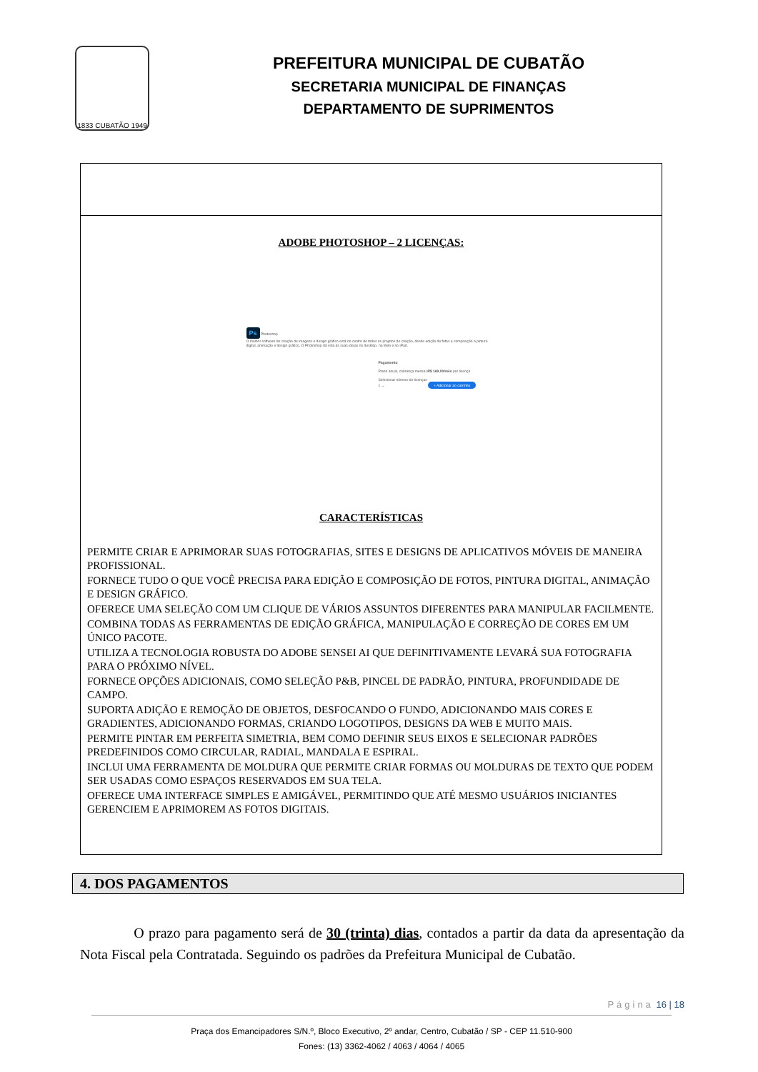1833 CUBATÃO 1949
PREFEITURA MUNICIPAL DE CUBATÃO
SECRETARIA MUNICIPAL DE FINANÇAS
DEPARTAMENTO DE SUPRIMENTOS
| ADOBE PHOTOSHOP – 2 LICENÇAS: Ps Photoshop O melhor software de criação de imagens e design gráfico está no centro de todos os projetos de criação, desde edição de fotos e composição a pintura digital, animação e design gráfico. O Photoshop dá vida às suas ideias no desktop, na Web e no iPad. Pagamento Plano anual, cobrança mensal R$ 169,00/mês por licença Selecionar número de licenças 1 ⌄ + Adicionar ao carrinho CARACTERÍSTICAS PERMITE CRIAR E APRIMORAR SUAS FOTOGRAFIAS, SITES E DESIGNS DE APLICATIVOS MÓVEIS DE MANEIRA PROFISSIONAL. FORNECE TUDO O QUE VOCÊ PRECISA PARA EDIÇÃO E COMPOSIÇÃO DE FOTOS, PINTURA DIGITAL, ANIMAÇÃO E DESIGN GRÁFICO. OFERECE UMA SELEÇÃO COM UM CLIQUE DE VÁRIOS ASSUNTOS DIFERENTES PARA MANIPULAR FACILMENTE. COMBINA TODAS AS FERRAMENTAS DE EDIÇÃO GRÁFICA, MANIPULAÇÃO E CORREÇÃO DE CORES EM UM ÚNICO PACOTE. UTILIZA A TECNOLOGIA ROBUSTA DO ADOBE SENSEI AI QUE DEFINITIVAMENTE LEVARÁ SUA FOTOGRAFIA PARA O PRÓXIMO NÍVEL. FORNECE OPÇÕES ADICIONAIS, COMO SELEÇÃO P&B, PINCEL DE PADRÃO, PINTURA, PROFUNDIDADE DE CAMPO. SUPORTA ADIÇÃO E REMOÇÃO DE OBJETOS, DESFOCANDO O FUNDO, ADICIONANDO MAIS CORES E GRADIENTES, ADICIONANDO FORMAS, CRIANDO LOGOTIPOS, DESIGNS DA WEB E MUITO MAIS. PERMITE PINTAR EM PERFEITA SIMETRIA, BEM COMO DEFINIR SEUS EIXOS E SELECIONAR PADRÕES PREDEFINIDOS COMO CIRCULAR, RADIAL, MANDALA E ESPIRAL. INCLUI UMA FERRAMENTA DE MOLDURA QUE PERMITE CRIAR FORMAS OU MOLDURAS DE TEXTO QUE PODEM SER USADAS COMO ESPAÇOS RESERVADOS EM SUA TELA. OFERECE UMA INTERFACE SIMPLES E AMIGÁVEL, PERMITINDO QUE ATÉ MESMO USUÁRIOS INICIANTES GERENCIEM E APRIMOREM AS FOTOS DIGITAIS. |
4. DOS PAGAMENTOS
O prazo para pagamento será de 30 (trinta) dias, contados a partir da data da apresentação da Nota Fiscal pela Contratada. Seguindo os padrões da Prefeitura Municipal de Cubatão.
Página 16 | 18
Praça dos Emancipadores S/N.º, Bloco Executivo, 2º andar, Centro, Cubatão / SP - CEP 11.510-900
Fones: (13) 3362-4062 / 4063 / 4064 / 4065